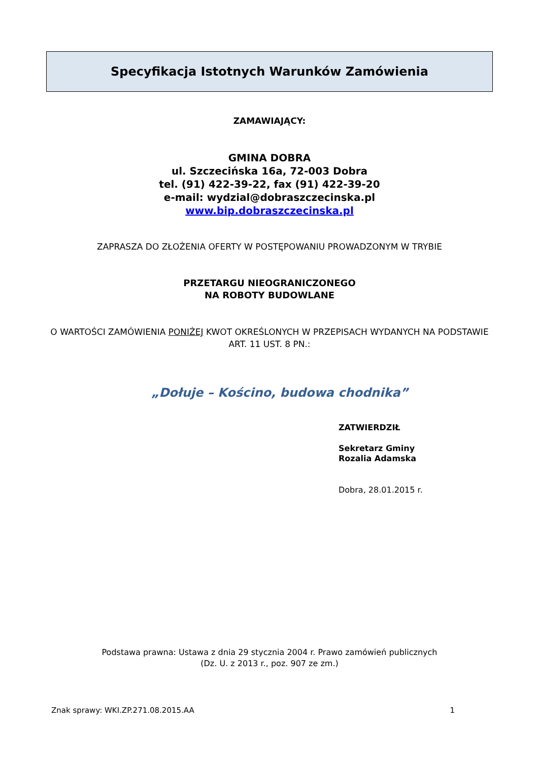Specyfikacja Istotnych Warunków Zamówienia
ZAMAWIAJĄCY:
GMINA DOBRA
ul. Szczecińska 16a, 72-003 Dobra
tel. (91) 422-39-22, fax (91) 422-39-20
e-mail: wydzial@dobraszczecinska.pl
www.bip.dobraszczecinska.pl
ZAPRASZA DO ZŁOŻENIA OFERTY W POSTĘPOWANIU PROWADZONYM W TRYBIE
PRZETARGU NIEOGRANICZONEGO
NA ROBOTY BUDOWLANE
O WARTOŚCI ZAMÓWIENIA PONIŻEJ KWOT OKREŚLONYCH W PRZEPISACH WYDANYCH NA PODSTAWIE ART. 11 UST. 8 PN.:
„Dołuje – Kościno, budowa chodnika”
ZATWIERDZIŁ
Sekretarz Gminy
Rozalia Adamska
Dobra, 28.01.2015 r.
Podstawa prawna: Ustawa z dnia 29 stycznia 2004 r. Prawo zamówień publicznych
(Dz. U. z 2013 r., poz. 907 ze zm.)
Znak sprawy: WKI.ZP.271.08.2015.AA 1